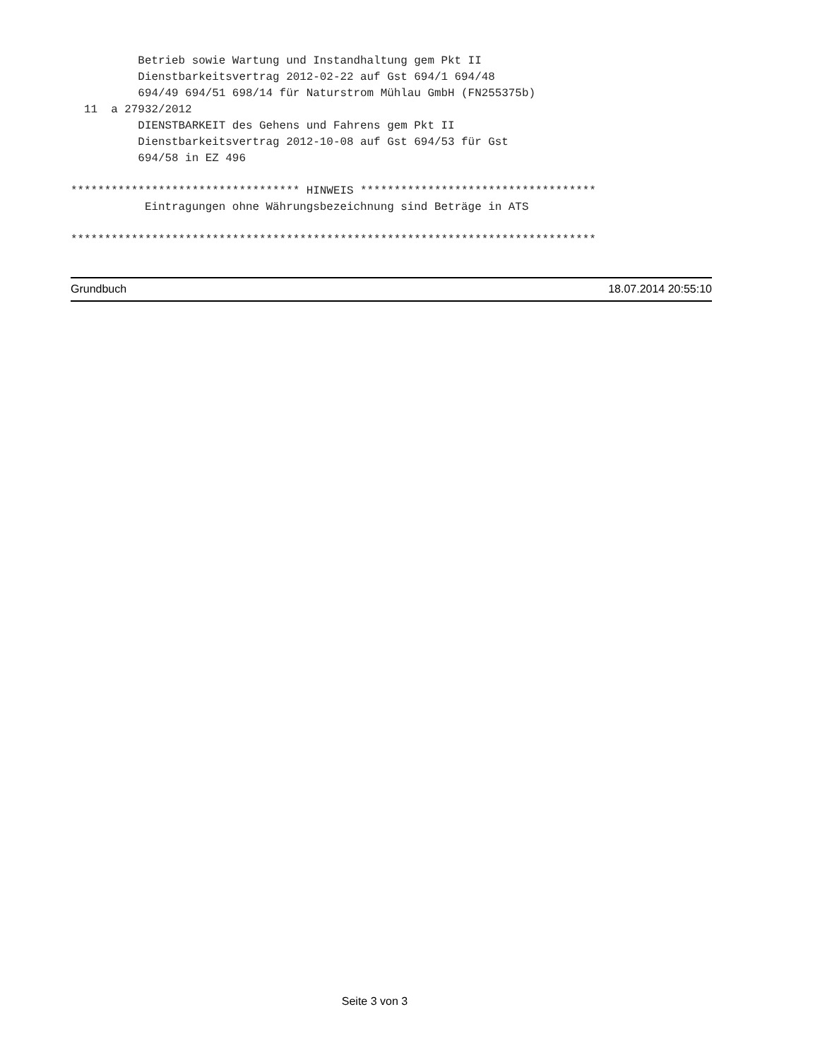Betrieb sowie Wartung und Instandhaltung gem Pkt II
          Dienstbarkeitsvertrag 2012-02-22 auf Gst 694/1 694/48
          694/49 694/51 698/14 für Naturstrom Mühlau GmbH (FN255375b)
  11  a 27932/2012
          DIENSTBARKEIT des Gehens und Fahrens gem Pkt II
          Dienstbarkeitsvertrag 2012-10-08 auf Gst 694/53 für Gst
          694/58 in EZ 496

********************************** HINWEIS ***********************************
           Eintragungen ohne Währungsbezeichnung sind Beträge in ATS

******************************************************************************
Grundbuch 18.07.2014 20:55:10
Seite 3 von 3